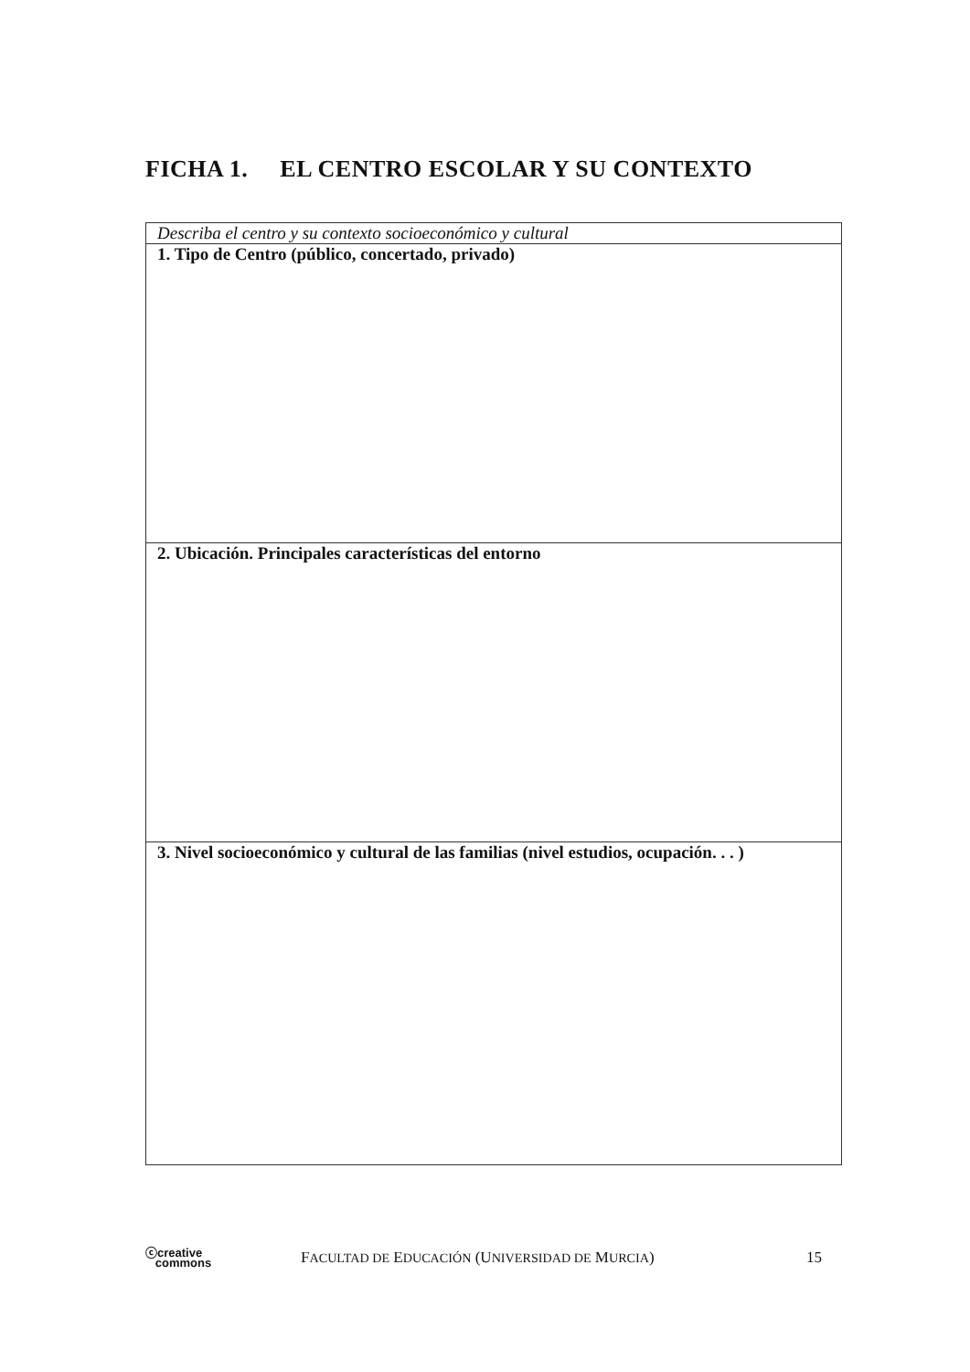FICHA 1. EL CENTRO ESCOLAR Y SU CONTEXTO
| Describa el centro y su contexto socioeconómico y cultural |
| 1. Tipo de Centro (público, concertado, privado) |
| 2. Ubicación. Principales características del entorno |
| 3. Nivel socioeconómico y cultural de las familias (nivel estudios, ocupación. . . ) |
ⓒcreative
commons
FACULTAD DE EDUCACIÓN (UNIVERSIDAD DE MURCIA)
15